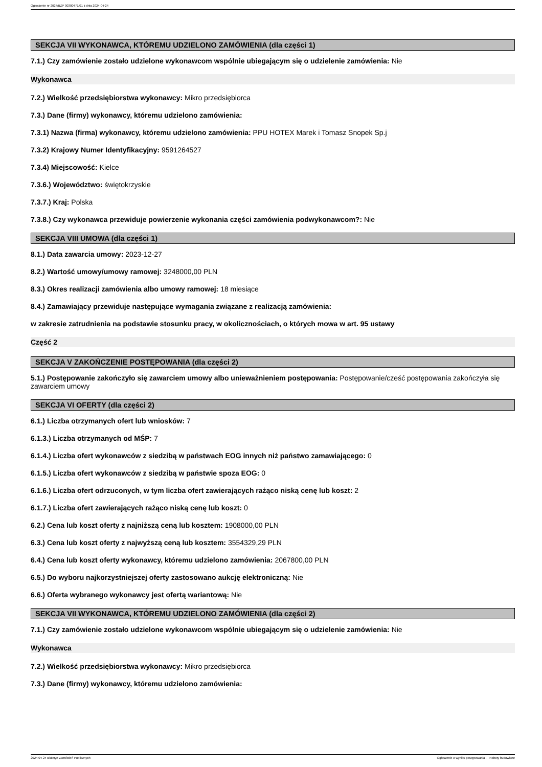Ogłoszenie nr 2024/BZP 00300471/01 z dnia 2024-04-24
SEKCJA VII WYKONAWCA, KTÓREMU UDZIELONO ZAMÓWIENIA (dla części 1)
7.1.) Czy zamówienie zostało udzielone wykonawcom wspólnie ubiegającym się o udzielenie zamówienia: Nie
Wykonawca
7.2.) Wielkość przedsiębiorstwa wykonawcy: Mikro przedsiębiorca
7.3.) Dane (firmy) wykonawcy, któremu udzielono zamówienia:
7.3.1) Nazwa (firma) wykonawcy, któremu udzielono zamówienia: PPU HOTEX Marek i Tomasz Snopek Sp.j
7.3.2) Krajowy Numer Identyfikacyjny: 9591264527
7.3.4) Miejscowość: Kielce
7.3.6.) Województwo: świętokrzyskie
7.3.7.) Kraj: Polska
7.3.8.) Czy wykonawca przewiduje powierzenie wykonania części zamówienia podwykonawcom?: Nie
SEKCJA VIII UMOWA (dla części 1)
8.1.) Data zawarcia umowy: 2023-12-27
8.2.) Wartość umowy/umowy ramowej: 3248000,00 PLN
8.3.) Okres realizacji zamówienia albo umowy ramowej: 18 miesiące
8.4.) Zamawiający przewiduje następujące wymagania związane z realizacją zamówienia:
w zakresie zatrudnienia na podstawie stosunku pracy, w okolicznościach, o których mowa w art. 95 ustawy
Część 2
SEKCJA V ZAKOŃCZENIE POSTĘPOWANIA (dla części 2)
5.1.) Postępowanie zakończyło się zawarciem umowy albo unieważnieniem postępowania: Postępowanie/cześć postępowania zakończyła się zawarciem umowy
SEKCJA VI OFERTY (dla części 2)
6.1.) Liczba otrzymanych ofert lub wniosków: 7
6.1.3.) Liczba otrzymanych od MŚP: 7
6.1.4.) Liczba ofert wykonawców z siedzibą w państwach EOG innych niż państwo zamawiającego: 0
6.1.5.) Liczba ofert wykonawców z siedzibą w państwie spoza EOG: 0
6.1.6.) Liczba ofert odrzuconych, w tym liczba ofert zawierających rażąco niską cenę lub koszt: 2
6.1.7.) Liczba ofert zawierających rażąco niską cenę lub koszt: 0
6.2.) Cena lub koszt oferty z najniższą ceną lub kosztem: 1908000,00 PLN
6.3.) Cena lub koszt oferty z najwyższą ceną lub kosztem: 3554329,29 PLN
6.4.) Cena lub koszt oferty wykonawcy, któremu udzielono zamówienia: 2067800,00 PLN
6.5.) Do wyboru najkorzystniejszej oferty zastosowano aukcję elektroniczną: Nie
6.6.) Oferta wybranego wykonawcy jest ofertą wariantową: Nie
SEKCJA VII WYKONAWCA, KTÓREMU UDZIELONO ZAMÓWIENIA (dla części 2)
7.1.) Czy zamówienie zostało udzielone wykonawcom wspólnie ubiegającym się o udzielenie zamówienia: Nie
Wykonawca
7.2.) Wielkość przedsiębiorstwa wykonawcy: Mikro przedsiębiorca
7.3.) Dane (firmy) wykonawcy, któremu udzielono zamówienia:
2024-04-24 Biuletyn Zamówień Publicznych Ogłoszenie o wyniku postępowania - - Roboty budowlane